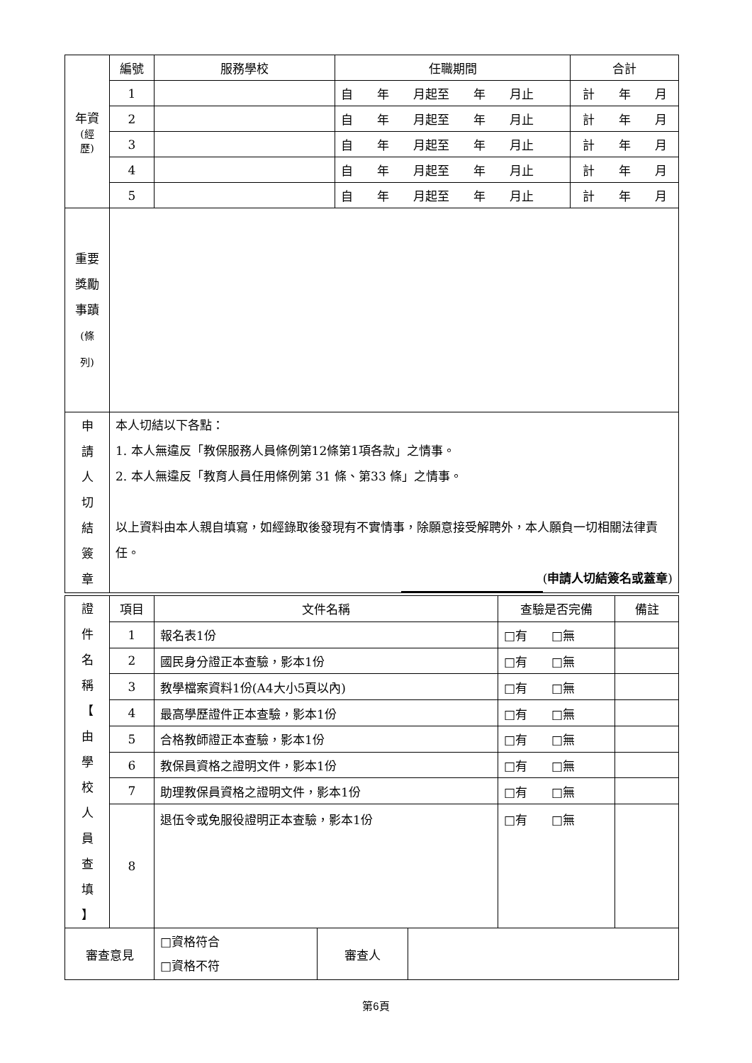| 年資 (經 歷) | 編號 | 服務學校 | 任職期間 | 合計 |
| | 1 | | 自 年 月起至 年 月止 | 計 年 月 |
| | 2 | | 自 年 月起至 年 月止 | 計 年 月 |
| | 3 | | 自 年 月起至 年 月止 | 計 年 月 |
| | 4 | | 自 年 月起至 年 月止 | 計 年 月 |
| | 5 | | 自 年 月起至 年 月止 | 計 年 月 |
| 重要 獎勵 事蹟 (條 列) | | | | |
| 申 請 人 切 結 簽 章 | 本人切結以下各點： 1. 本人無違反「教保服務人員條例第12條第1項各款」之情事。 2. 本人無違反「教育人員任用條例第 31 條、第33 條」之情事。 以上資料由本人親自填寫，如經錄取後發現有不實情事，除願意接受解聘外，本人願負一切相關法律責任。 ( 申請人切結簽名或蓋章 ) | | | |
| 證 件 名 稱 【 由 學 校 人 員 查 填 】 | 項目 | 文件名稱 | 查驗是否完備 | 備註 |
| | 1 | 報名表1份 | □有 □無 | |
| | 2 | 國民身分證正本查驗，影本1份 | □有 □無 | |
| | 3 | 教學檔案資料1份(A4大小5頁以內) | □有 □無 | |
| | 4 | 最高學歷證件正本查驗，影本1份 | □有 □無 | |
| | 5 | 合格教師證正本查驗，影本1份 | □有 □無 | |
| | 6 | 教保員資格之證明文件，影本1份 | □有 □無 | |
| | 7 | 助理教保員資格之證明文件，影本1份 | □有 □無 | |
| | 8 | 退伍令或免服役證明正本查驗，影本1份 | □有 □無 | |
| 審查意見 | □資格符合 □資格不符 | 審查人 | |
第6頁